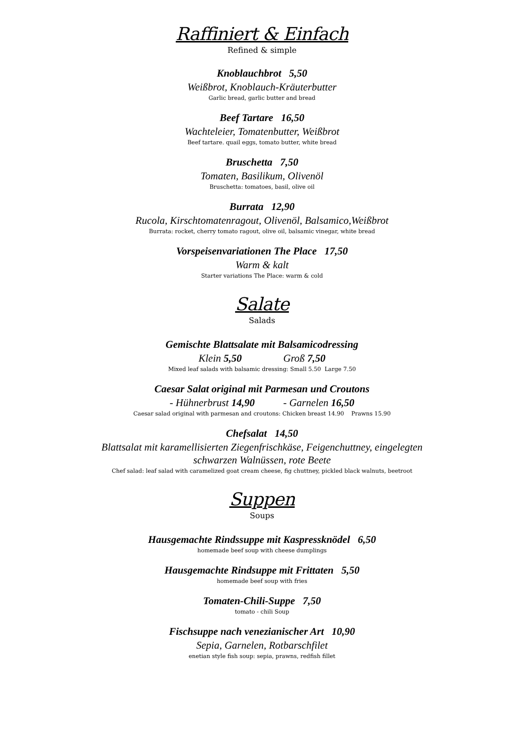Raffiniert & Einfach
Refined & simple
Knoblauchbrot 5,50
Weißbrot, Knoblauch-Kräuterbutter
Garlic bread, garlic butter and bread
Beef Tartare 16,50
Wachteleier, Tomatenbutter, Weißbrot
Beef tartare. quail eggs, tomato butter, white bread
Bruschetta 7,50
Tomaten, Basilikum, Olivenöl
Bruschetta: tomatoes, basil, olive oil
Burrata 12,90
Rucola, Kirschtomatenragout, Olivenöl, Balsamico,Weißbrot
Burrata: rocket, cherry tomato ragout, olive oil, balsamic vinegar, white bread
Vorspeisenvariationen The Place 17,50
Warm & kalt
Starter variations The Place: warm & cold
Salate
Salads
Gemischte Blattsalate mit Balsamicodressing
Klein 5,50 Groß 7,50
Mixed leaf salads with balsamic dressing: Small 5.50 Large 7.50
Caesar Salat original mit Parmesan und Croutons
- Hühnerbrust 14,90 - Garnelen 16,50
Caesar salad original with parmesan and croutons: Chicken breast 14.90 Prawns 15.90
Chefsalat 14,50
Blattsalat mit karamellisierten Ziegenfrischkäse, Feigenchuttney, eingelegten
schwarzen Walnüssen, rote Beete
Chef salad: leaf salad with caramelized goat cream cheese, fig chuttney, pickled black walnuts, beetroot
Suppen
Soups
Hausgemachte Rindssuppe mit Kaspressknödel 6,50
homemade beef soup with cheese dumplings
Hausgemachte Rindsuppe mit Frittaten 5,50
homemade beef soup with fries
Tomaten-Chili-Suppe 7,50
tomato - chili Soup
Fischsuppe nach venezianischer Art 10,90
Sepia, Garnelen, Rotbarschfilet
enetian style fish soup: sepia, prawns, redfish fillet